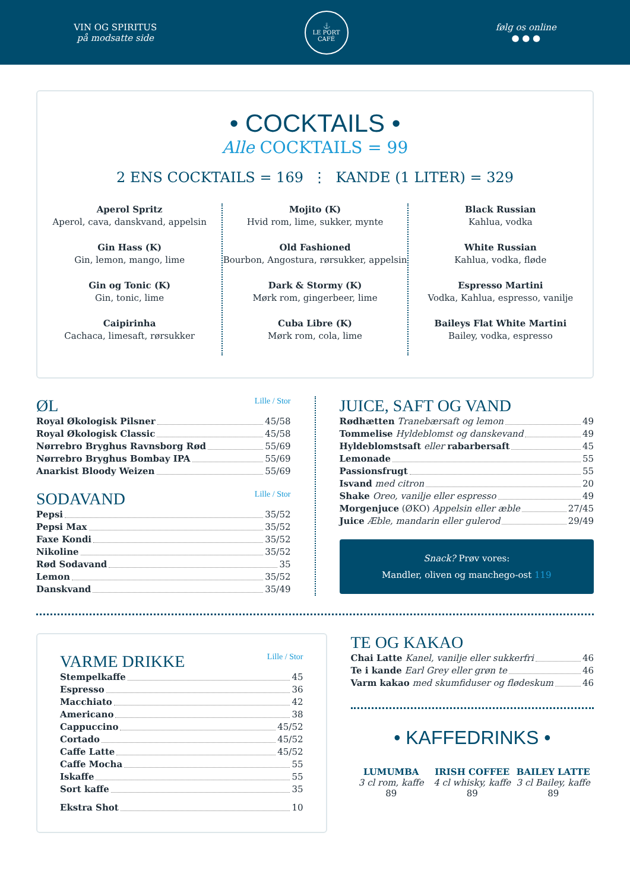VIN OG SPIRITUS
på modsatte side
⚓
LE PORT
CAFÉ
følg os online
● ● ●
• COCKTAILS •
Alle COCKTAILS = 99
2 ENS COCKTAILS = 169 ⋮ KANDE (1 LITER) = 329
Aperol Spritz
Aperol, cava, danskvand, appelsin
Gin Hass (K)
Gin, lemon, mango, lime
Gin og Tonic (K)
Gin, tonic, lime
Caipirinha
Cachaca, limesaft, rørsukker
Mojito (K)
Hvid rom, lime, sukker, mynte
Old Fashioned
Bourbon, Angostura, rørsukker, appelsin
Dark & Stormy (K)
Mørk rom, gingerbeer, lime
Cuba Libre (K)
Mørk rom, cola, lime
Black Russian
Kahlua, vodka
White Russian
Kahlua, vodka, fløde
Espresso Martini
Vodka, Kahlua, espresso, vanilje
Baileys Flat White Martini
Bailey, vodka, espresso
ØL Lille / Stor
Royal Økologisk Pilsner 45/58
Royal Økologisk Classic 45/58
Nørrebro Bryghus Ravnsborg Rød 55/69
Nørrebro Bryghus Bombay IPA 55/69
Anarkist Bloody Weizen 55/69
SODAVAND Lille / Stor
Pepsi 35/52
Pepsi Max 35/52
Faxe Kondi 35/52
Nikoline 35/52
Rød Sodavand 35
Lemon 35/52
Danskvand 35/49
JUICE, SAFT OG VAND
Rødhætten Tranebærsaft og lemon 49
Tommelise Hyldeblomst og danskevand 49
Hyldeblomstsaft eller rabarbersaft 45
Lemonade 55
Passionsfrugt 55
Isvand med citron 20
Shake Oreo, vanilje eller espresso 49
Morgenjuce (ØKO) Appelsin eller æble 27/45
Juice Æble, mandarin eller gulerod 29/49
Snack? Prøv vores:
Mandler, oliven og manchego-ost 119
VARME DRIKKE Lille / Stor
Stempelkaffe 45
Espresso 36
Macchiato 42
Americano 38
Cappuccino 45/52
Cortado 45/52
Caffe Latte 45/52
Caffe Mocha 55
Iskaffe 55
Sort kaffe 35
Ekstra Shot 10
TE OG KAKAO
Chai Latte Kanel, vanilje eller sukkerfri 46
Te i kande Earl Grey eller grøn te 46
Varm kakao med skumfiduser og flødeskum 46
• KAFFEDRINKS •
LUMUMBA
3 cl rom, kaffe
89
IRISH COFFEE
4 cl whisky, kaffe
89
BAILEY LATTE
3 cl Bailey, kaffe
89